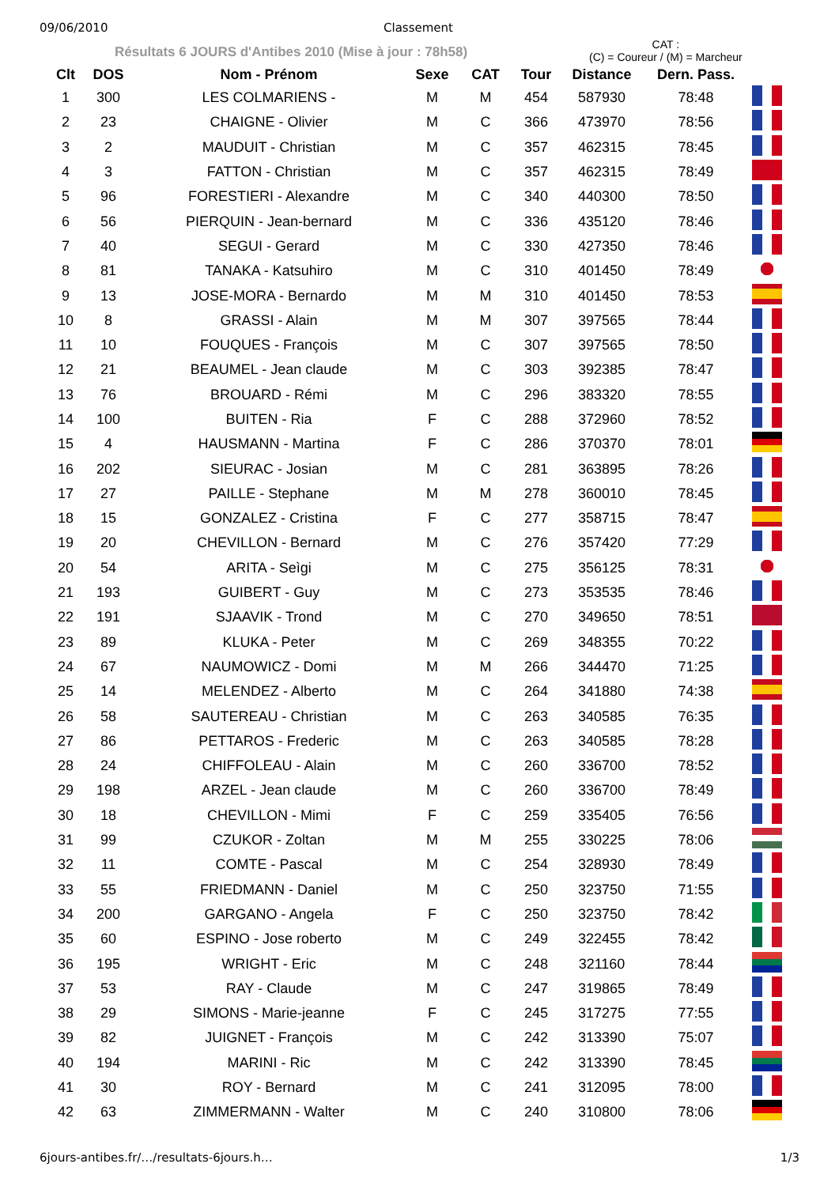09/06/2010 Classement
Résultats 6 JOURS d'Antibes 2010 (Mise à jour : 78h58)
CAT :
(C) = Coureur / (M) = Marcheur
| Clt | DOS | Nom - Prénom | Sexe | CAT | Tour | Distance | Dern. Pass. | |
| --- | --- | --- | --- | --- | --- | --- | --- | --- |
| 1 | 300 | LES COLMARIENS - | M | M | 454 | 587930 | 78:48 | |
| 2 | 23 | CHAIGNE - Olivier | M | C | 366 | 473970 | 78:56 | |
| 3 | 2 | MAUDUIT - Christian | M | C | 357 | 462315 | 78:45 | |
| 4 | 3 | FATTON - Christian | M | C | 357 | 462315 | 78:49 | |
| 5 | 96 | FORESTIERI - Alexandre | M | C | 340 | 440300 | 78:50 | |
| 6 | 56 | PIERQUIN - Jean-bernard | M | C | 336 | 435120 | 78:46 | |
| 7 | 40 | SEGUI - Gerard | M | C | 330 | 427350 | 78:46 | |
| 8 | 81 | TANAKA - Katsuhiro | M | C | 310 | 401450 | 78:49 | |
| 9 | 13 | JOSE-MORA - Bernardo | M | M | 310 | 401450 | 78:53 | |
| 10 | 8 | GRASSI - Alain | M | M | 307 | 397565 | 78:44 | |
| 11 | 10 | FOUQUES - François | M | C | 307 | 397565 | 78:50 | |
| 12 | 21 | BEAUMEL - Jean claude | M | C | 303 | 392385 | 78:47 | |
| 13 | 76 | BROUARD - Rémi | M | C | 296 | 383320 | 78:55 | |
| 14 | 100 | BUITEN - Ria | F | C | 288 | 372960 | 78:52 | |
| 15 | 4 | HAUSMANN - Martina | F | C | 286 | 370370 | 78:01 | |
| 16 | 202 | SIEURAC - Josian | M | C | 281 | 363895 | 78:26 | |
| 17 | 27 | PAILLE - Stephane | M | M | 278 | 360010 | 78:45 | |
| 18 | 15 | GONZALEZ - Cristina | F | C | 277 | 358715 | 78:47 | |
| 19 | 20 | CHEVILLON - Bernard | M | C | 276 | 357420 | 77:29 | |
| 20 | 54 | ARITA - Seìgi | M | C | 275 | 356125 | 78:31 | |
| 21 | 193 | GUIBERT - Guy | M | C | 273 | 353535 | 78:46 | |
| 22 | 191 | SJAAVIK - Trond | M | C | 270 | 349650 | 78:51 | |
| 23 | 89 | KLUKA - Peter | M | C | 269 | 348355 | 70:22 | |
| 24 | 67 | NAUMOWICZ - Domi | M | M | 266 | 344470 | 71:25 | |
| 25 | 14 | MELENDEZ - Alberto | M | C | 264 | 341880 | 74:38 | |
| 26 | 58 | SAUTEREAU - Christian | M | C | 263 | 340585 | 76:35 | |
| 27 | 86 | PETTAROS - Frederic | M | C | 263 | 340585 | 78:28 | |
| 28 | 24 | CHIFFOLEAU - Alain | M | C | 260 | 336700 | 78:52 | |
| 29 | 198 | ARZEL - Jean claude | M | C | 260 | 336700 | 78:49 | |
| 30 | 18 | CHEVILLON - Mimi | F | C | 259 | 335405 | 76:56 | |
| 31 | 99 | CZUKOR - Zoltan | M | M | 255 | 330225 | 78:06 | |
| 32 | 11 | COMTE - Pascal | M | C | 254 | 328930 | 78:49 | |
| 33 | 55 | FRIEDMANN - Daniel | M | C | 250 | 323750 | 71:55 | |
| 34 | 200 | GARGANO - Angela | F | C | 250 | 323750 | 78:42 | |
| 35 | 60 | ESPINO - Jose roberto | M | C | 249 | 322455 | 78:42 | |
| 36 | 195 | WRIGHT - Eric | M | C | 248 | 321160 | 78:44 | |
| 37 | 53 | RAY - Claude | M | C | 247 | 319865 | 78:49 | |
| 38 | 29 | SIMONS - Marie-jeanne | F | C | 245 | 317275 | 77:55 | |
| 39 | 82 | JUIGNET - François | M | C | 242 | 313390 | 75:07 | |
| 40 | 194 | MARINI - Ric | M | C | 242 | 313390 | 78:45 | |
| 41 | 30 | ROY - Bernard | M | C | 241 | 312095 | 78:00 | |
| 42 | 63 | ZIMMERMANN - Walter | M | C | 240 | 310800 | 78:06 | |
6jours-antibes.fr/…/resultats-6jours.h… 1/3